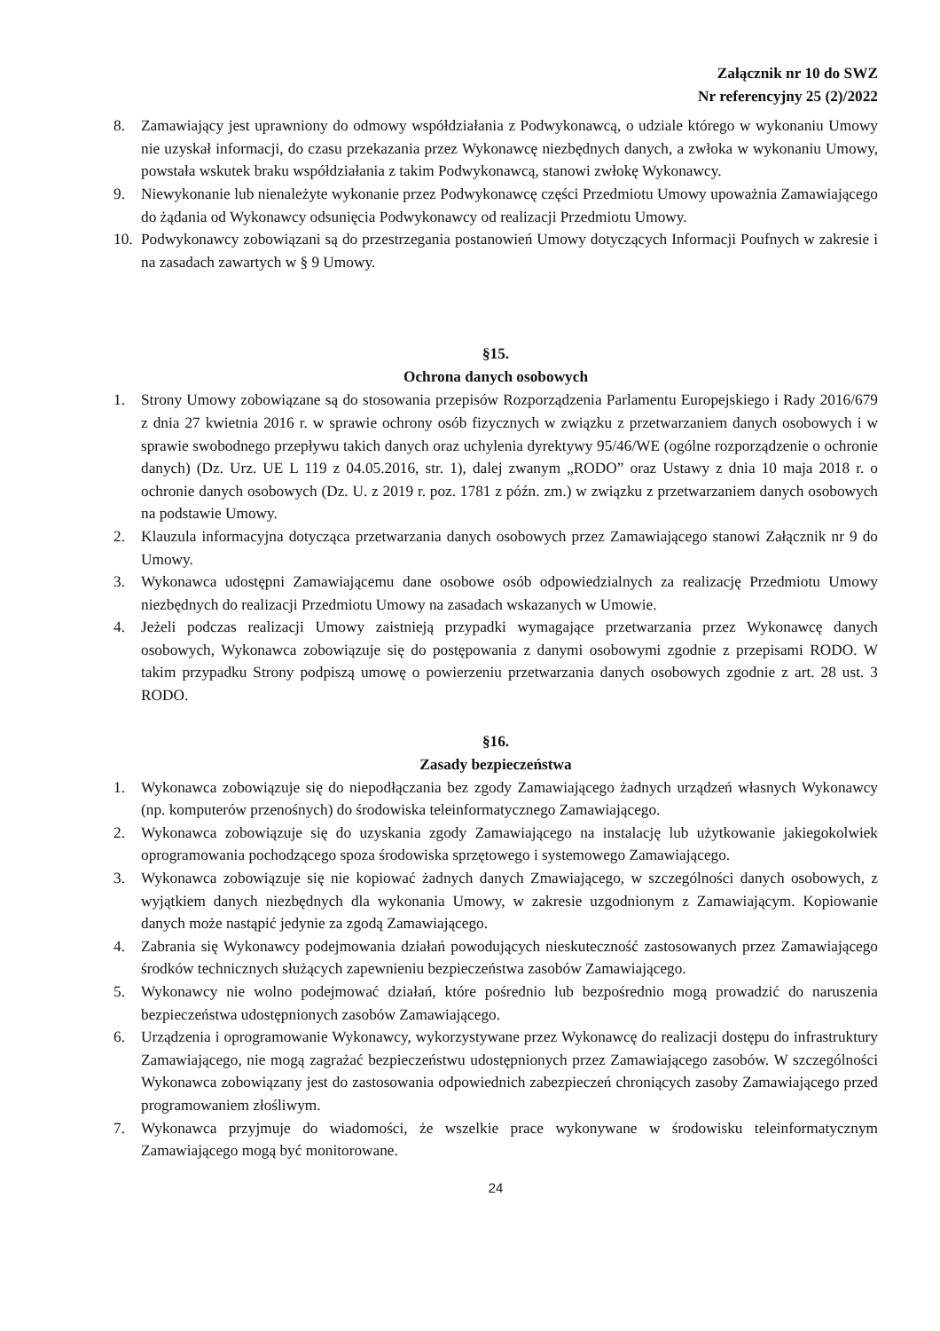Załącznik nr 10 do SWZ
Nr referencyjny 25 (2)/2022
8. Zamawiający jest uprawniony do odmowy współdziałania z Podwykonawcą, o udziale którego w wykonaniu Umowy nie uzyskał informacji, do czasu przekazania przez Wykonawcę niezbędnych danych, a zwłoka w wykonaniu Umowy, powstała wskutek braku współdziałania z takim Podwykonawcą, stanowi zwłokę Wykonawcy.
9. Niewykonanie lub nienależyte wykonanie przez Podwykonawcę części Przedmiotu Umowy upoważnia Zamawiającego do żądania od Wykonawcy odsunięcia Podwykonawcy od realizacji Przedmiotu Umowy.
10. Podwykonawcy zobowiązani są do przestrzegania postanowień Umowy dotyczących Informacji Poufnych w zakresie i na zasadach zawartych w § 9 Umowy.
§15.
Ochrona danych osobowych
1. Strony Umowy zobowiązane są do stosowania przepisów Rozporządzenia Parlamentu Europejskiego i Rady 2016/679 z dnia 27 kwietnia 2016 r. w sprawie ochrony osób fizycznych w związku z przetwarzaniem danych osobowych i w sprawie swobodnego przepływu takich danych oraz uchylenia dyrektywy 95/46/WE (ogólne rozporządzenie o ochronie danych) (Dz. Urz. UE L 119 z 04.05.2016, str. 1), dalej zwanym „RODO” oraz Ustawy z dnia 10 maja 2018 r. o ochronie danych osobowych (Dz. U. z 2019 r. poz. 1781 z późn. zm.) w związku z przetwarzaniem danych osobowych na podstawie Umowy.
2. Klauzula informacyjna dotycząca przetwarzania danych osobowych przez Zamawiającego stanowi Załącznik nr 9 do Umowy.
3. Wykonawca udostępni Zamawiającemu dane osobowe osób odpowiedzialnych za realizację Przedmiotu Umowy niezbędnych do realizacji Przedmiotu Umowy na zasadach wskazanych w Umowie.
4. Jeżeli podczas realizacji Umowy zaistnieją przypadki wymagające przetwarzania przez Wykonawcę danych osobowych, Wykonawca zobowiązuje się do postępowania z danymi osobowymi zgodnie z przepisami RODO. W takim przypadku Strony podpiszą umowę o powierzeniu przetwarzania danych osobowych zgodnie z art. 28 ust. 3 RODO.
§16.
Zasady bezpieczeństwa
1. Wykonawca zobowiązuje się do niepodłączania bez zgody Zamawiającego żadnych urządzeń własnych Wykonawcy (np. komputerów przenośnych) do środowiska teleinformatycznego Zamawiającego.
2. Wykonawca zobowiązuje się do uzyskania zgody Zamawiającego na instalację lub użytkowanie jakiegokolwiek oprogramowania pochodzącego spoza środowiska sprzętowego i systemowego Zamawiającego.
3. Wykonawca zobowiązuje się nie kopiować żadnych danych Zmawiającego, w szczególności danych osobowych, z wyjątkiem danych niezbędnych dla wykonania Umowy, w zakresie uzgodnionym z Zamawiającym. Kopiowanie danych może nastąpić jedynie za zgodą Zamawiającego.
4. Zabrania się Wykonawcy podejmowania działań powodujących nieskuteczność zastosowanych przez Zamawiającego środków technicznych służących zapewnieniu bezpieczeństwa zasobów Zamawiającego.
5. Wykonawcy nie wolno podejmować działań, które pośrednio lub bezpośrednio mogą prowadzić do naruszenia bezpieczeństwa udostępnionych zasobów Zamawiającego.
6. Urządzenia i oprogramowanie Wykonawcy, wykorzystywane przez Wykonawcę do realizacji dostępu do infrastruktury Zamawiającego, nie mogą zagrażać bezpieczeństwu udostępnionych przez Zamawiającego zasobów. W szczególności Wykonawca zobowiązany jest do zastosowania odpowiednich zabezpieczeń chroniących zasoby Zamawiającego przed programowaniem złośliwym.
7. Wykonawca przyjmuje do wiadomości, że wszelkie prace wykonywane w środowisku teleinformatycznym Zamawiającego mogą być monitorowane.
24